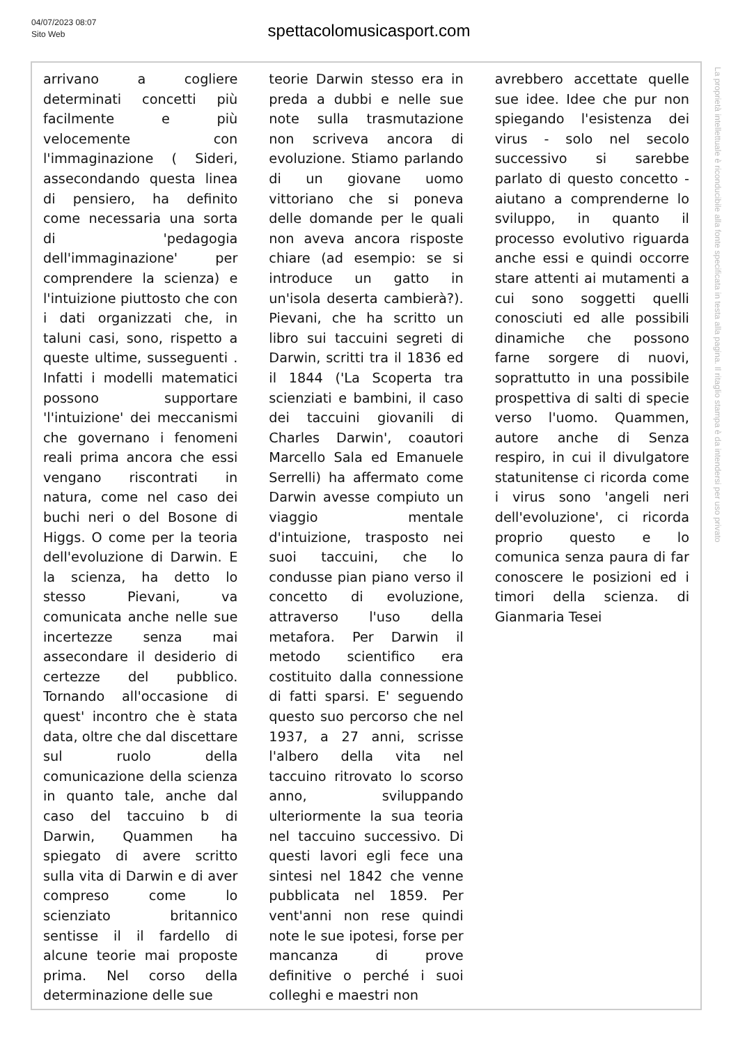04/07/2023 08:07
Sito Web
spettacolomusicasport.com
arrivano a cogliere determinati concetti più facilmente e più velocemente con l'immaginazione ( Sideri, assecondando questa linea di pensiero, ha definito come necessaria una sorta di 'pedagogia dell'immaginazione' per comprendere la scienza) e l'intuizione piuttosto che con i dati organizzati che, in taluni casi, sono, rispetto a queste ultime, susseguenti . Infatti i modelli matematici possono supportare 'l'intuizione' dei meccanismi che governano i fenomeni reali prima ancora che essi vengano riscontrati in natura, come nel caso dei buchi neri o del Bosone di Higgs. O come per la teoria dell'evoluzione di Darwin. E la scienza, ha detto lo stesso Pievani, va comunicata anche nelle sue incertezze senza mai assecondare il desiderio di certezze del pubblico. Tornando all'occasione di quest' incontro che è stata data, oltre che dal discettare sul ruolo della comunicazione della scienza in quanto tale, anche dal caso del taccuino b di Darwin, Quammen ha spiegato di avere scritto sulla vita di Darwin e di aver compreso come lo scienziato britannico sentisse il il fardello di alcune teorie mai proposte prima. Nel corso della determinazione delle sue
teorie Darwin stesso era in preda a dubbi e nelle sue note sulla trasmutazione non scriveva ancora di evoluzione. Stiamo parlando di un giovane uomo vittoriano che si poneva delle domande per le quali non aveva ancora risposte chiare (ad esempio: se si introduce un gatto in un'isola deserta cambierà?). Pievani, che ha scritto un libro sui taccuini segreti di Darwin, scritti tra il 1836 ed il 1844 ('La Scoperta tra scienziati e bambini, il caso dei taccuini giovanili di Charles Darwin', coautori Marcello Sala ed Emanuele Serrelli) ha affermato come Darwin avesse compiuto un viaggio mentale d'intuizione, trasposto nei suoi taccuini, che lo condusse pian piano verso il concetto di evoluzione, attraverso l'uso della metafora. Per Darwin il metodo scientifico era costituito dalla connessione di fatti sparsi. E' seguendo questo suo percorso che nel 1937, a 27 anni, scrisse l'albero della vita nel taccuino ritrovato lo scorso anno, sviluppando ulteriormente la sua teoria nel taccuino successivo. Di questi lavori egli fece una sintesi nel 1842 che venne pubblicata nel 1859. Per vent'anni non rese quindi note le sue ipotesi, forse per mancanza di prove definitive o perché i suoi colleghi e maestri non
avrebbero accettate quelle sue idee. Idee che pur non spiegando l'esistenza dei virus - solo nel secolo successivo si sarebbe parlato di questo concetto - aiutano a comprenderne lo sviluppo, in quanto il processo evolutivo riguarda anche essi e quindi occorre stare attenti ai mutamenti a cui sono soggetti quelli conosciuti ed alle possibili dinamiche che possono farne sorgere di nuovi, soprattutto in una possibile prospettiva di salti di specie verso l'uomo. Quammen, autore anche di Senza respiro, in cui il divulgatore statunitense ci ricorda come i virus sono 'angeli neri dell'evoluzione', ci ricorda proprio questo e lo comunica senza paura di far conoscere le posizioni ed i timori della scienza. di Gianmaria Tesei
La proprietà intellettuale è riconducibile alla fonte specificata in testa alla pagina. Il ritaglio stampa è da intendersi per uso privato